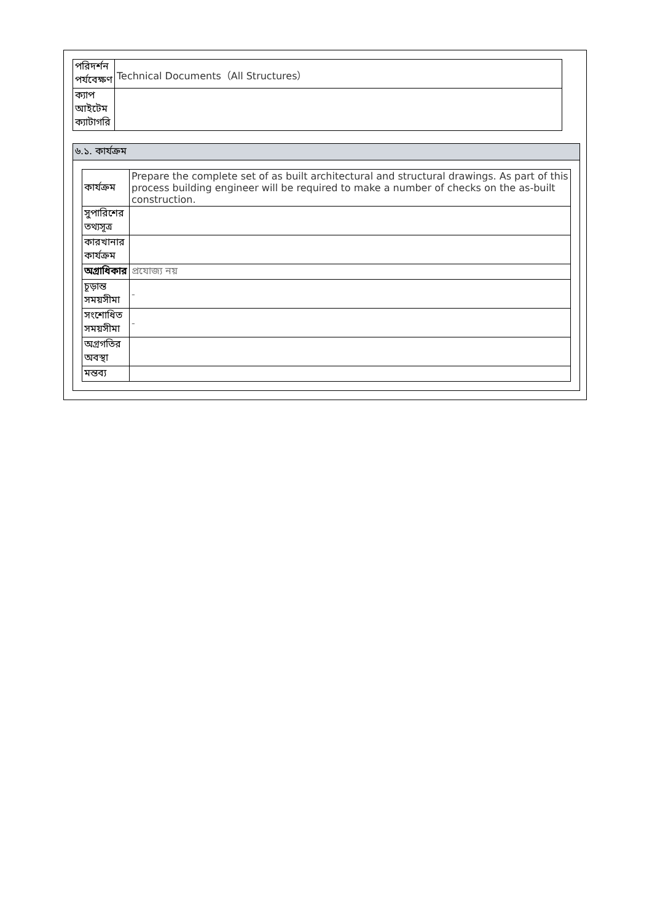| পরিদর্শন পর্যবেক্ষণ | Technical Documents（All Structures） |
| ক্যাপ আইটেম ক্যাটাগরি | |
৬.১. কার্যক্রম
| কার্যক্রম | Prepare the complete set of as built architectural and structural drawings. As part of this process building engineer will be required to make a number of checks on the as-built construction. |
| সুপারিশের তথ্যসূত্র | |
| কারখানার কার্যক্রম | |
| অগ্রাধিকার | প্রযোজ্য নয় |
| চূড়ান্ত সময়সীমা | - |
| সংশোধিত সময়সীমা | - |
| অগ্রগতির অবস্থা | |
| মন্তব্য | |